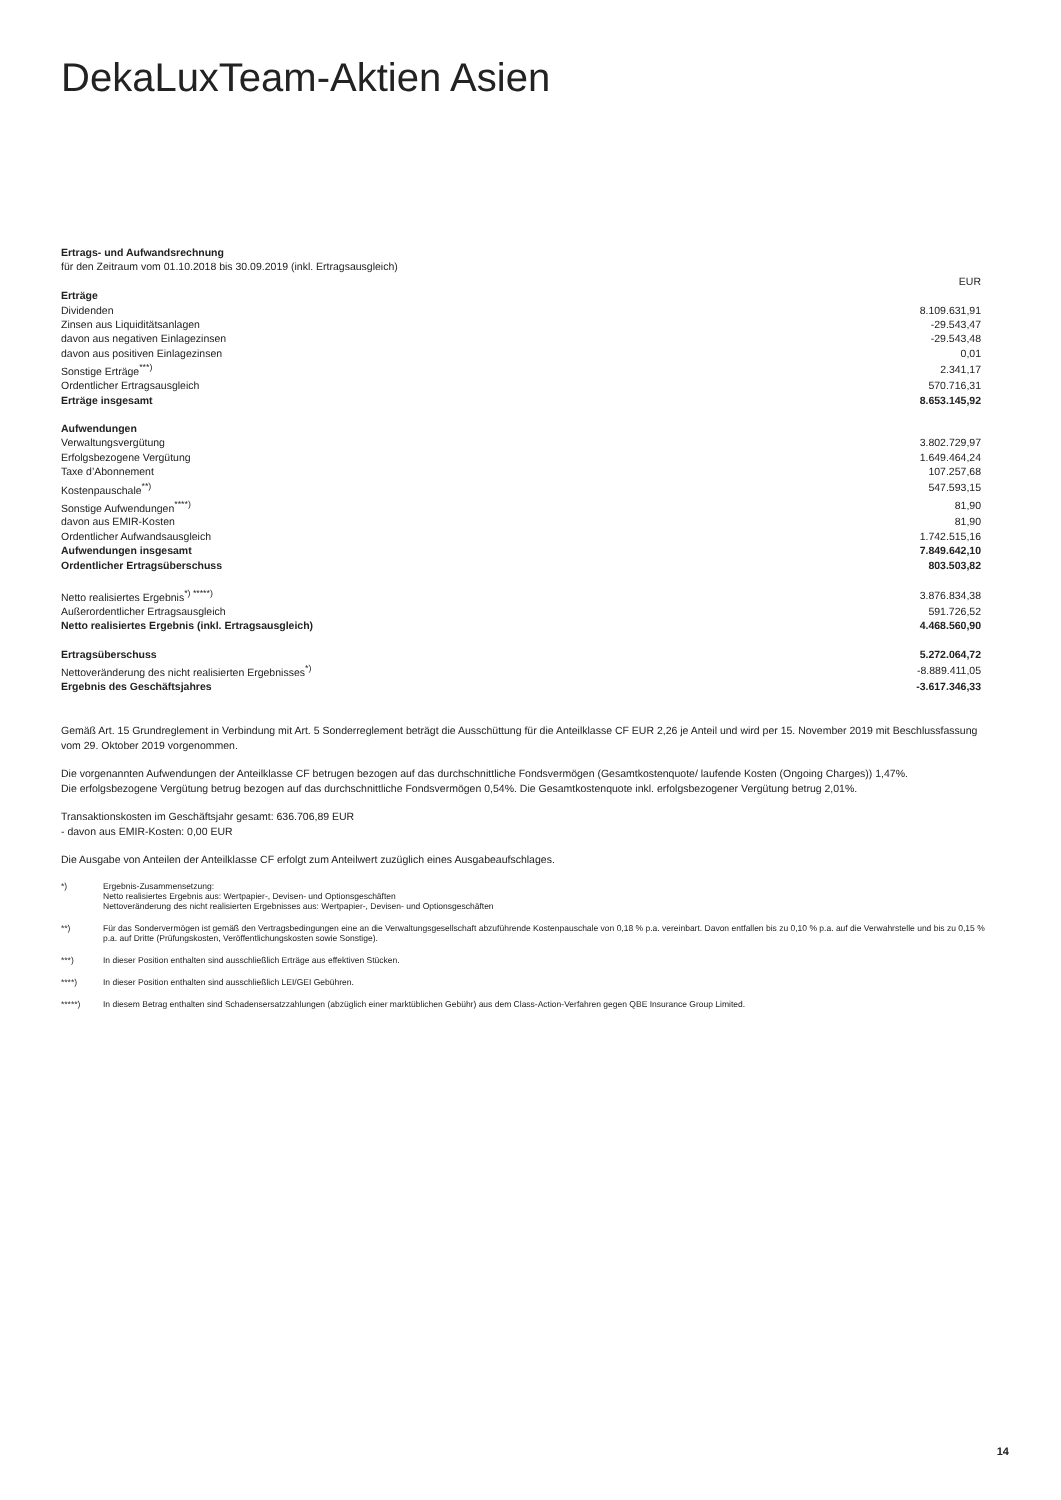DekaLuxTeam-Aktien Asien
| Ertrags- und Aufwandsrechnung | |
| für den Zeitraum vom 01.10.2018 bis 30.09.2019 (inkl. Ertragsausgleich) | |
| | EUR |
| Erträge | |
| Dividenden | 8.109.631,91 |
| Zinsen aus Liquiditätsanlagen | -29.543,47 |
| davon aus negativen Einlagezinsen | -29.543,48 |
| davon aus positiven Einlagezinsen | 0,01 |
| Sonstige Erträge<sup>***)</sup> | 2.341,17 |
| Ordentlicher Ertragsausgleich | 570.716,31 |
| Erträge insgesamt | 8.653.145,92 |
| Aufwendungen | |
| Verwaltungsvergütung | 3.802.729,97 |
| Erfolgsbezogene Vergütung | 1.649.464,24 |
| Taxe d’Abonnement | 107.257,68 |
| Kostenpauschale<sup>**)</sup> | 547.593,15 |
| Sonstige Aufwendungen<sup>****)</sup> | 81,90 |
| davon aus EMIR-Kosten | 81,90 |
| Ordentlicher Aufwandsausgleich | 1.742.515,16 |
| Aufwendungen insgesamt | 7.849.642,10 |
| Ordentlicher Ertragsüberschuss | 803.503,82 |
| Netto realisiertes Ergebnis<sup>*) *****)</sup> | 3.876.834,38 |
| Außerordentlicher Ertragsausgleich | 591.726,52 |
| Netto realisiertes Ergebnis (inkl. Ertragsausgleich) | 4.468.560,90 |
| Ertragsüberschuss | 5.272.064,72 |
| Nettoveränderung des nicht realisierten Ergebnisses<sup>*)</sup> | -8.889.411,05 |
| Ergebnis des Geschäftsjahres | -3.617.346,33 |
Gemäß Art. 15 Grundreglement in Verbindung mit Art. 5 Sonderreglement beträgt die Ausschüttung für die Anteilklasse CF EUR 2,26 je Anteil und wird per 15. November 2019 mit Beschlussfassung vom 29. Oktober 2019 vorgenommen.
Die vorgenannten Aufwendungen der Anteilklasse CF betrugen bezogen auf das durchschnittliche Fondsvermögen (Gesamtkostenquote/ laufende Kosten (Ongoing Charges)) 1,47%.
Die erfolgsbezogene Vergütung betrug bezogen auf das durchschnittliche Fondsvermögen 0,54%. Die Gesamtkostenquote inkl. erfolgsbezogener Vergütung betrug 2,01%.
Transaktionskosten im Geschäftsjahr gesamt: 636.706,89 EUR
- davon aus EMIR-Kosten: 0,00 EUR
Die Ausgabe von Anteilen der Anteilklasse CF erfolgt zum Anteilwert zuzüglich eines Ausgabeaufschlages.
*) Ergebnis-Zusammensetzung:
Netto realisiertes Ergebnis aus: Wertpapier-, Devisen- und Optionsgeschäften
Nettoveränderung des nicht realisierten Ergebnisses aus: Wertpapier-, Devisen- und Optionsgeschäften
**) Für das Sondervermögen ist gemäß den Vertragsbedingungen eine an die Verwaltungsgesellschaft abzuführende Kostenpauschale von 0,18 % p.a. vereinbart. Davon entfallen bis zu 0,10 % p.a. auf die Verwahrstelle und bis zu 0,15 % p.a. auf Dritte (Prüfungskosten, Veröffentlichungskosten sowie Sonstige).
***) In dieser Position enthalten sind ausschließlich Erträge aus effektiven Stücken.
****) In dieser Position enthalten sind ausschließlich LEI/GEI Gebühren.
*****) In diesem Betrag enthalten sind Schadensersatzzahlungen (abzüglich einer marktüblichen Gebühr) aus dem Class-Action-Verfahren gegen QBE Insurance Group Limited.
14